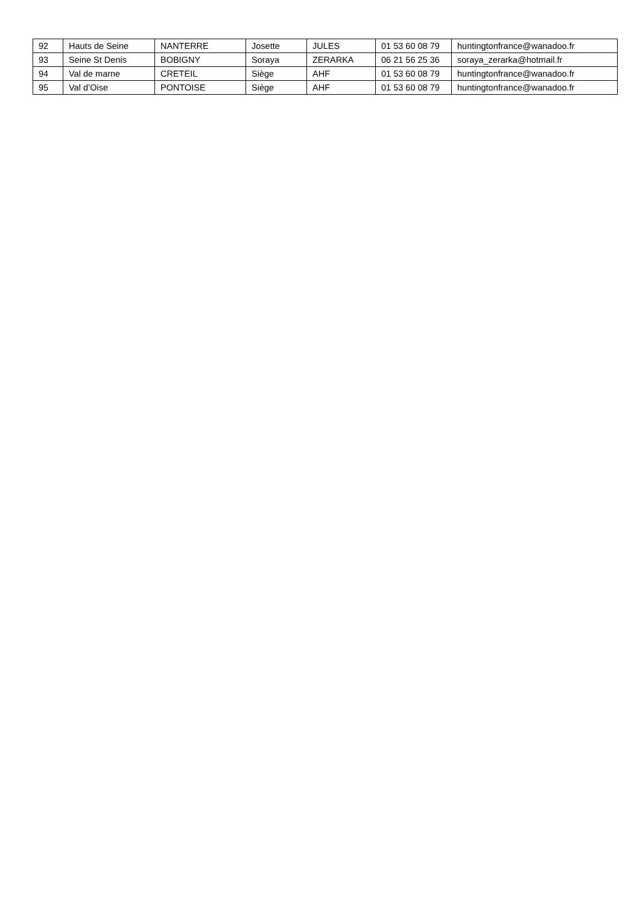| 92 | Hauts de Seine | NANTERRE | Josette | JULES | 01 53 60 08 79 | huntingtonfrance@wanadoo.fr |
| 93 | Seine St Denis | BOBIGNY | Soraya | ZERARKA | 06 21 56 25 36 | soraya_zerarka@hotmail.fr |
| 94 | Val de marne | CRETEIL | Siège | AHF | 01 53 60 08 79 | huntingtonfrance@wanadoo.fr |
| 95 | Val d’Oise | PONTOISE | Siège | AHF | 01 53 60 08 79 | huntingtonfrance@wanadoo.fr |